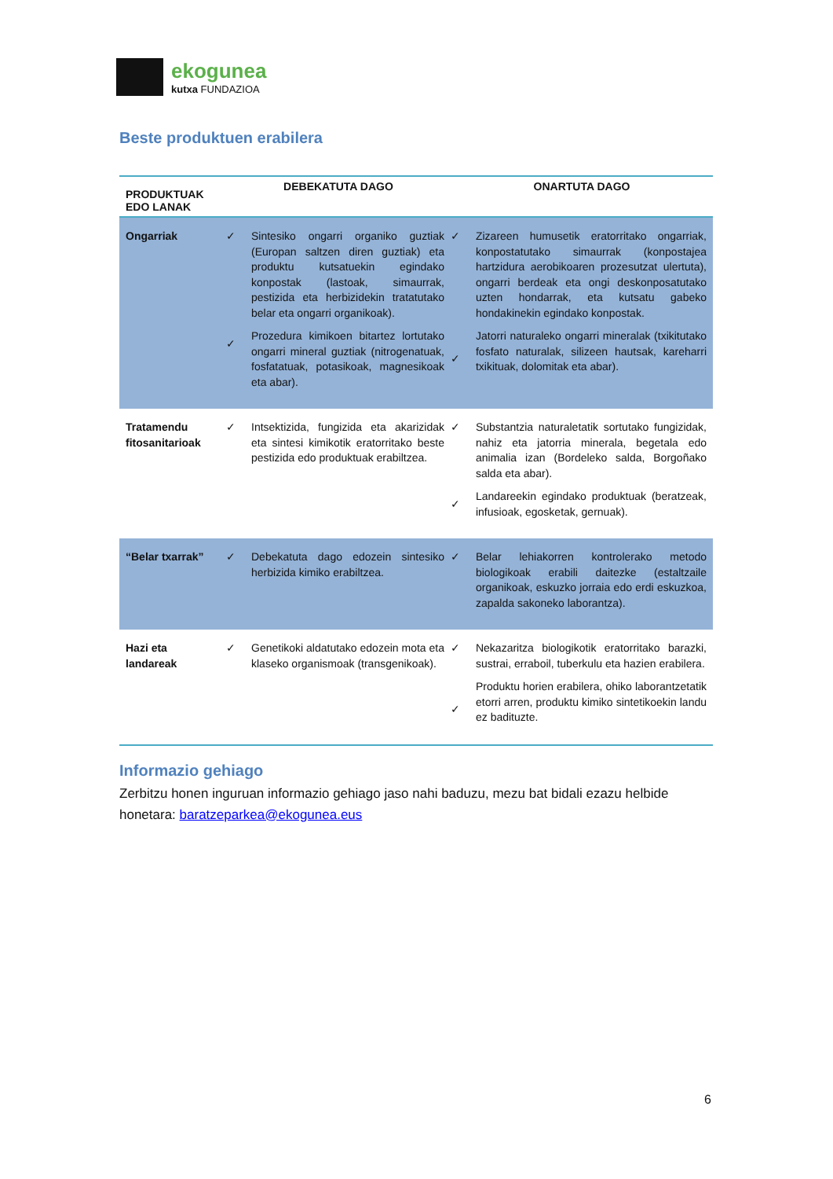ekogunea
kutxa FUNDAZIOA
Beste produktuen erabilera
| PRODUKTUAK EDO LANAK | DEBEKATUTA DAGO | | ONARTUTA DAGO | |
| --- | --- | --- | --- | --- |
| Ongarriak | ✓ ✓ | Sintesiko ongarri organiko guztiak (Europan saltzen diren guztiak) eta produktu kutsatuekin egindako konpostak (lastoak, simaurrak, pestizida eta herbizidekin tratatutako belar eta ongarri organikoak). Prozedura kimikoen bitartez lortutako ongarri mineral guztiak (nitrogenatuak, fosfatatuak, potasikoak, magnesikoak eta abar). | ✓ ✓ | Zizareen humusetik eratorritako ongarriak, konpostatutako simaurrak (konpostajea hartzidura aerobikoaren prozesutzat ulertuta), ongarri berdeak eta ongi deskonposatutako uzten hondarrak, eta kutsatu gabeko hondakinekin egindako konpostak. Jatorri naturaleko ongarri mineralak (txikitutako fosfato naturalak, silizeen hautsak, kareharri txikituak, dolomitak eta abar). |
| Tratamendu fitosanitarioak | ✓ | Intsektizida, fungizida eta akarizidak eta sintesi kimikotik eratorritako beste pestizida edo produktuak erabiltzea. | ✓ ✓ | Substantzia naturaletatik sortutako fungizidak, nahiz eta jatorria minerala, begetala edo animalia izan (Bordeleko salda, Borgoñako salda eta abar). Landareekin egindako produktuak (beratzeak, infusioak, egosketak, gernuak). |
| “Belar txarrak” | ✓ | Debekatuta dago edozein sintesiko herbizida kimiko erabiltzea. | ✓ | Belar lehiakorren kontrolerako metodo biologikoak erabili daitezke (estaltzaile organikoak, eskuzko jorraia edo erdi eskuzkoa, zapalda sakoneko laborantza). |
| Hazi eta landareak | ✓ | Genetikoki aldatutako edozein mota eta klaseko organismoak (transgenikoak). | ✓ ✓ | Nekazaritza biologikotik eratorritako barazki, sustrai, erraboil, tuberkulu eta hazien erabilera. Produktu horien erabilera, ohiko laborantzetatik etorri arren, produktu kimiko sintetikoekin landu ez badituzte. |
Informazio gehiago
Zerbitzu honen inguruan informazio gehiago jaso nahi baduzu, mezu bat bidali ezazu helbide honetara: baratzeparkea@ekogunea.eus
6